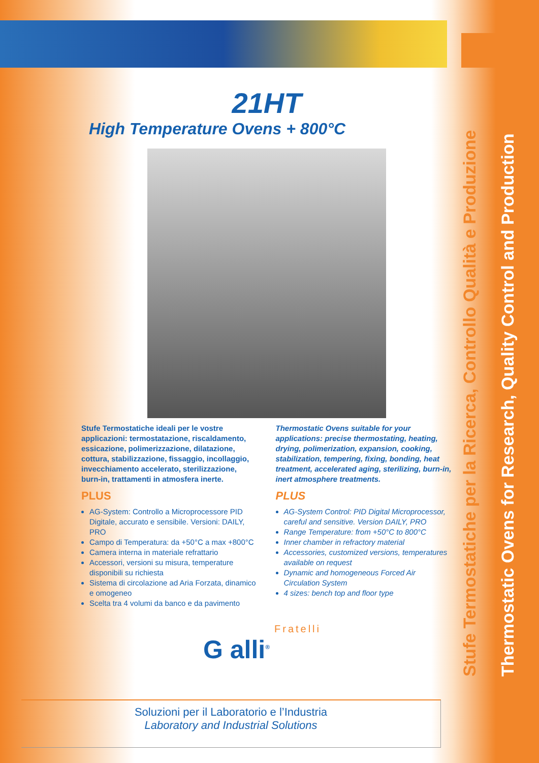Stufe Termostatiche per la Ricerca, Controllo Qualità e Produzione
Thermostatic Ovens for Research, Quality Control and Production
21HT
High Temperature Ovens + 800°C
Stufe Termostatiche ideali per le vostre applicazioni: termostatazione, riscaldamento, essicazione, polimerizzazione, dilatazione, cottura, stabilizzazione, fissaggio, incollaggio, invecchiamento accelerato, sterilizzazione, burn-in, trattamenti in atmosfera inerte.
PLUS
AG-System: Controllo a Microprocessore PID Digitale, accurato e sensibile. Versioni: DAILY, PRO
Campo di Temperatura: da +50°C a max +800°C
Camera interna in materiale refrattario
Accessori, versioni su misura, temperature disponibili su richiesta
Sistema di circolazione ad Aria Forzata, dinamico e omogeneo
Scelta tra 4 volumi da banco e da pavimento
Thermostatic Ovens suitable for your applications: precise thermostating, heating, drying, polimerization, expansion, cooking, stabilization, tempering, fixing, bonding, heat treatment, accelerated aging, sterilizing, burn-in, inert atmosphere treatments.
PLUS
AG-System Control: PID Digital Microprocessor, careful and sensitive. Version DAILY, PRO
Range Temperature: from +50°C to 800°C
Inner chamber in refractory material
Accessories, customized versions, temperatures available on request
Dynamic and homogeneous Forced Air Circulation System
4 sizes: bench top and floor type
Fratelli
G alli<sup>®</sup>
Soluzioni per il Laboratorio e l’Industria
Laboratory and Industrial Solutions